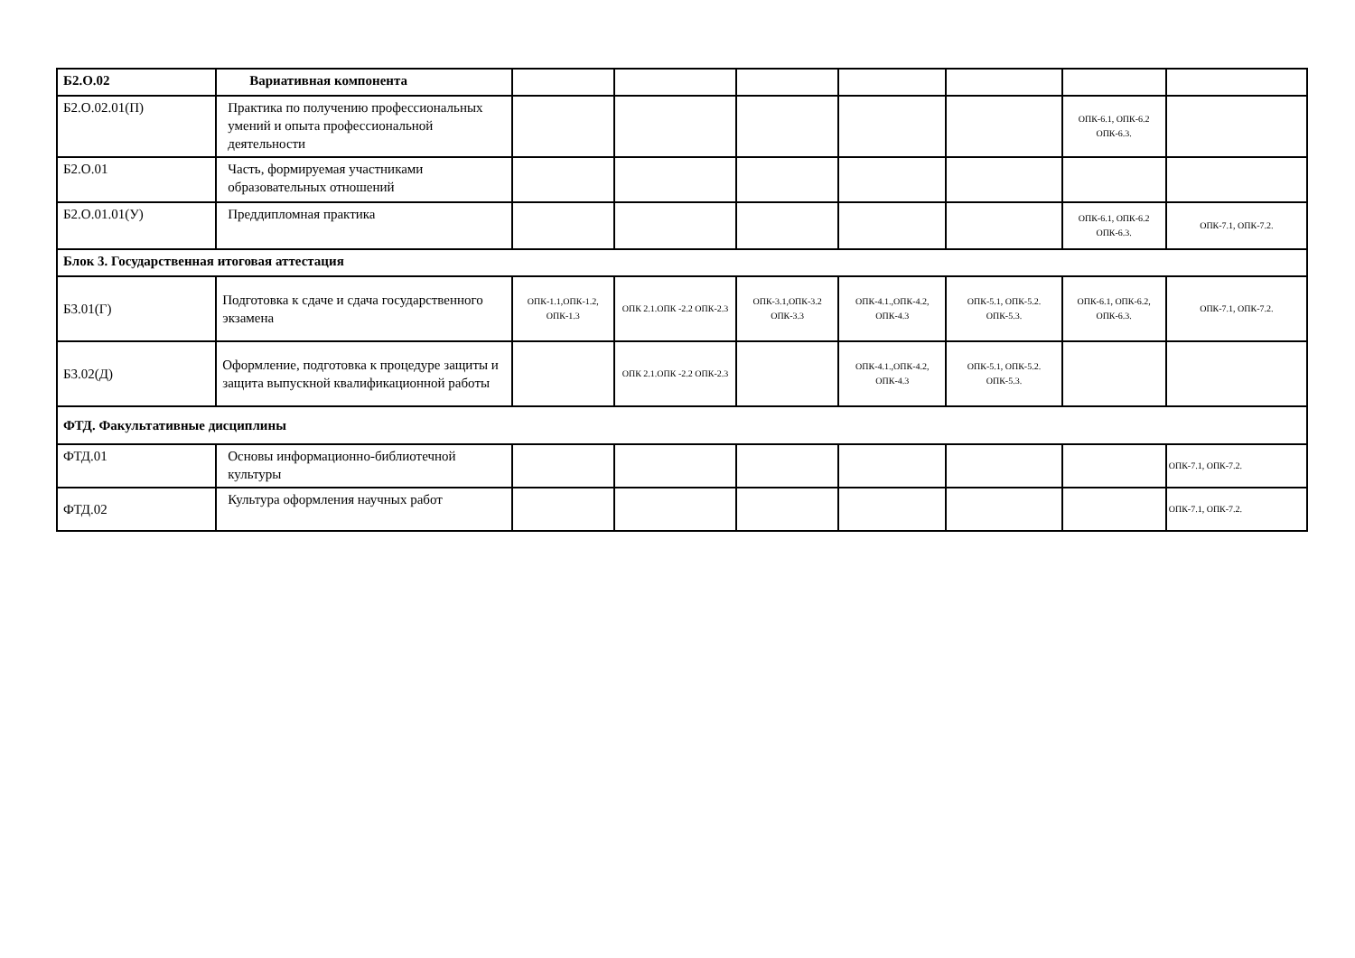| Б2.О.02 | Вариативная компонента | | | | | | | |
| Б2.О.02.01(П) | Практика по получению профессиональных умений и опыта профессиональной деятельности | | | | | | ОПК-6.1, ОПК-6.2 ОПК-6.3. | |
| Б2.О.01 | Часть, формируемая участниками образовательных отношений | | | | | | | |
| Б2.О.01.01(У) | Преддипломная практика | | | | | | ОПК-6.1, ОПК-6.2 ОПК-6.3. | ОПК-7.1, ОПК-7.2. |
| Блок 3. Государственная итоговая аттестация | | | | | | | | |
| Б3.01(Г) | Подготовка к сдаче и сдача государственного экзамена | ОПК-1.1,ОПК-1.2, ОПК-1.3 | ОПК 2.1.ОПК -2.2 ОПК-2.3 | ОПК-3.1,ОПК-3.2 ОПК-3.3 | ОПК-4.1.,ОПК-4.2, ОПК-4.3 | ОПК-5.1, ОПК-5.2. ОПК-5.3. | ОПК-6.1, ОПК-6.2, ОПК-6.3. | ОПК-7.1, ОПК-7.2. |
| Б3.02(Д) | Оформление, подготовка к процедуре защиты и защита выпускной квалификационной работы | | ОПК 2.1.ОПК -2.2 ОПК-2.3 | | ОПК-4.1.,ОПК-4.2, ОПК-4.3 | ОПК-5.1, ОПК-5.2. ОПК-5.3. | | |
| ФТД. Факультативные дисциплины | | | | | | | | |
| ФТД.01 | Основы информационно-библиотечной культуры | | | | | | | ОПК-7.1, ОПК-7.2. |
| ФТД.02 | Культура оформления научных работ | | | | | | | ОПК-7.1, ОПК-7.2. |